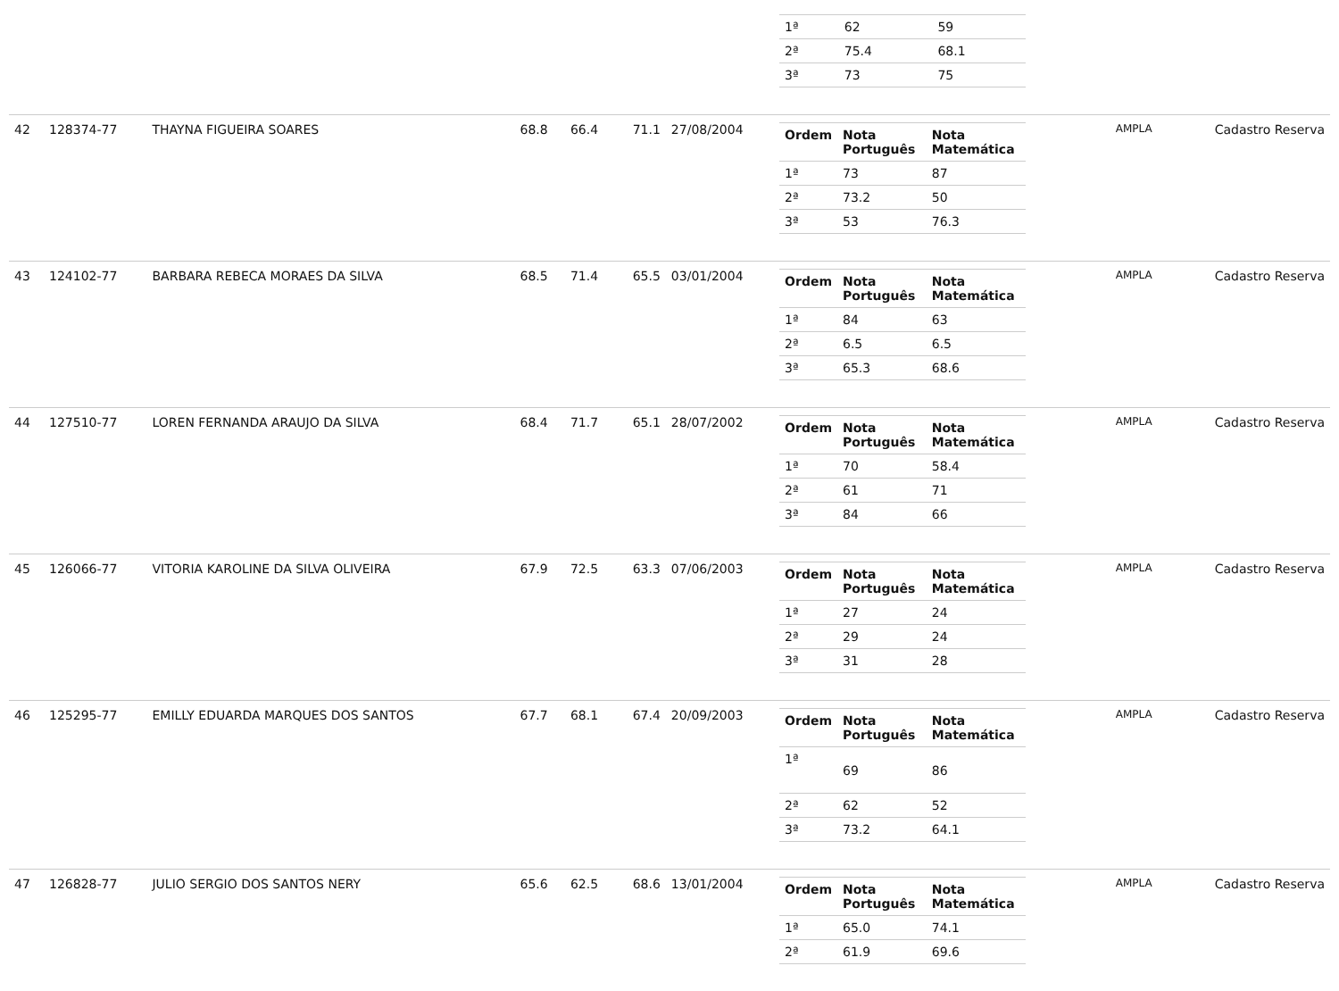| | | | | | | | / 1ª / 62 / 59 / / 2ª / 75.4 / 68.1 / / 3ª / 73 / 75 / | | |
| 42 | 128374-77 | THAYNA FIGUEIRA SOARES | 68.8 | 66.4 | 71.1 | 27/08/2004 | / Ordem / Nota Português / Nota Matemática / / --- / --- / --- / / 1ª / 73 / 87 / / 2ª / 73.2 / 50 / / 3ª / 53 / 76.3 / | AMPLA | Cadastro Reserva |
| 43 | 124102-77 | BARBARA REBECA MORAES DA SILVA | 68.5 | 71.4 | 65.5 | 03/01/2004 | / Ordem / Nota Português / Nota Matemática / / --- / --- / --- / / 1ª / 84 / 63 / / 2ª / 6.5 / 6.5 / / 3ª / 65.3 / 68.6 / | AMPLA | Cadastro Reserva |
| 44 | 127510-77 | LOREN FERNANDA ARAUJO DA SILVA | 68.4 | 71.7 | 65.1 | 28/07/2002 | / Ordem / Nota Português / Nota Matemática / / --- / --- / --- / / 1ª / 70 / 58.4 / / 2ª / 61 / 71 / / 3ª / 84 / 66 / | AMPLA | Cadastro Reserva |
| 45 | 126066-77 | VITORIA KAROLINE DA SILVA OLIVEIRA | 67.9 | 72.5 | 63.3 | 07/06/2003 | / Ordem / Nota Português / Nota Matemática / / --- / --- / --- / / 1ª / 27 / 24 / / 2ª / 29 / 24 / / 3ª / 31 / 28 / | AMPLA | Cadastro Reserva |
| 46 | 125295-77 | EMILLY EDUARDA MARQUES DOS SANTOS | 67.7 | 68.1 | 67.4 | 20/09/2003 | / Ordem / Nota Português / Nota Matemática / / --- / --- / --- / / 1ª / 69 / 86 / / 2ª / 62 / 52 / / 3ª / 73.2 / 64.1 / | AMPLA | Cadastro Reserva |
| 47 | 126828-77 | JULIO SERGIO DOS SANTOS NERY | 65.6 | 62.5 | 68.6 | 13/01/2004 | / Ordem / Nota Português / Nota Matemática / / --- / --- / --- / / 1ª / 65.0 / 74.1 / / 2ª / 61.9 / 69.6 / | AMPLA | Cadastro Reserva |